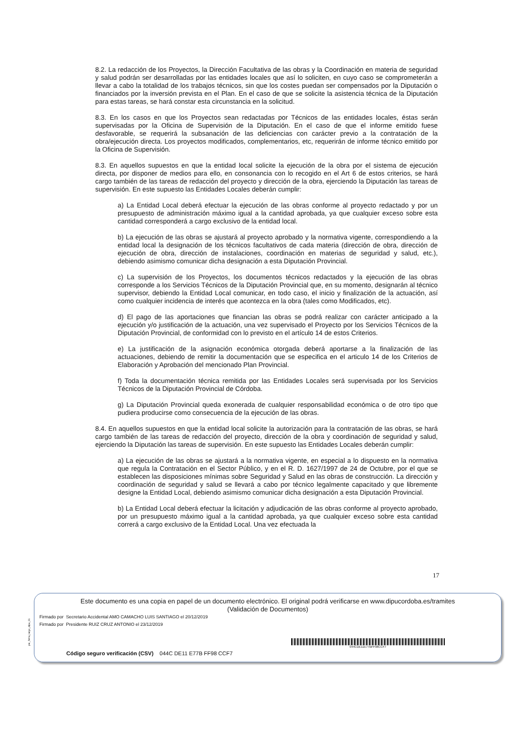8.2. La redacción de los Proyectos, la Dirección Facultativa de las obras y la Coordinación en materia de seguridad y salud podrán ser desarrolladas por las entidades locales que así lo soliciten, en cuyo caso se comprometerán a llevar a cabo la totalidad de los trabajos técnicos, sin que los costes puedan ser compensados por la Diputación o financiados por la inversión prevista en el Plan. En el caso de que se solicite la asistencia técnica de la Diputación para estas tareas, se hará constar esta circunstancia en la solicitud.
8.3. En los casos en que los Proyectos sean redactadas por Técnicos de las entidades locales, éstas serán supervisadas por la Oficina de Supervisión de la Diputación. En el caso de que el informe emitido fuese desfavorable, se requerirá la subsanación de las deficiencias con carácter previo a la contratación de la obra/ejecución directa. Los proyectos modificados, complementarios, etc, requerirán de informe técnico emitido por la Oficina de Supervisión.
8.3. En aquellos supuestos en que la entidad local solicite la ejecución de la obra por el sistema de ejecución directa, por disponer de medios para ello, en consonancia con lo recogido en el Art 6 de estos criterios, se hará cargo también de las tareas de redacción del proyecto y dirección de la obra, ejerciendo la Diputación las tareas de supervisión. En este supuesto las Entidades Locales deberán cumplir:
a) La Entidad Local deberá efectuar la ejecución de las obras conforme al proyecto redactado y por un presupuesto de administración máximo igual a la cantidad aprobada, ya que cualquier exceso sobre esta cantidad corresponderá a cargo exclusivo de la entidad local.
b) La ejecución de las obras se ajustará al proyecto aprobado y la normativa vigente, correspondiendo a la entidad local la designación de los técnicos facultativos de cada materia (dirección de obra, dirección de ejecución de obra, dirección de instalaciones, coordinación en materias de seguridad y salud, etc.), debiendo asimismo comunicar dicha designación a esta Diputación Provincial.
c) La supervisión de los Proyectos, los documentos técnicos redactados y la ejecución de las obras corresponde a los Servicios Técnicos de la Diputación Provincial que, en su momento, designarán al técnico supervisor, debiendo la Entidad Local comunicar, en todo caso, el inicio y finalización de la actuación, así como cualquier incidencia de interés que acontezca en la obra (tales como Modificados, etc).
d) El pago de las aportaciones que financian las obras se podrá realizar con carácter anticipado a la ejecución y/o justificación de la actuación, una vez supervisado el Proyecto por los Servicios Técnicos de la Diputación Provincial, de conformidad con lo previsto en el artículo 14 de estos Criterios.
e) La justificación de la asignación económica otorgada deberá aportarse a la finalización de las actuaciones, debiendo de remitir la documentación que se especifica en el articulo 14 de los Criterios de Elaboración y Aprobación del mencionado Plan Provincial.
f) Toda la documentación técnica remitida por las Entidades Locales será supervisada por los Servicios Técnicos de la Diputación Provincial de Córdoba.
g) La Diputación Provincial queda exonerada de cualquier responsabilidad económica o de otro tipo que pudiera producirse como consecuencia de la ejecución de las obras.
8.4. En aquellos supuestos en que la entidad local solicite la autorización para la contratación de las obras, se hará cargo también de las tareas de redacción del proyecto, dirección de la obra y coordinación de seguridad y salud, ejerciendo la Diputación las tareas de supervisión. En este supuesto las Entidades Locales deberán cumplir:
a) La ejecución de las obras se ajustará a la normativa vigente, en especial a lo dispuesto en la normativa que regula la Contratación en el Sector Público, y en el R. D. 1627/1997 de 24 de Octubre, por el que se establecen las disposiciones mínimas sobre Seguridad y Salud en las obras de construcción. La dirección y coordinación de seguridad y salud se llevará a cabo por técnico legalmente capacitado y que libremente designe la Entidad Local, debiendo asimismo comunicar dicha designación a esta Diputación Provincial.
b) La Entidad Local deberá efectuar la licitación y adjudicación de las obras conforme al proyecto aprobado, por un presupuesto máximo igual a la cantidad aprobada, ya que cualquier exceso sobre esta cantidad correrá a cargo exclusivo de la Entidad Local. Una vez efectuada la
17
pie_firma_largo_dipu_01
Este documento es una copia en papel de un documento electrónico. El original podrá verificarse en www.dipucordoba.es/tramites
(Validación de Documentos)
Firmado por Secretario Accidental AMO CAMACHO LUIS SANTIAGO el 20/12/2019
Firmado por Presidente RUIZ CRUZ ANTONIO el 23/12/2019
Código seguro verificación (CSV) 044C DE11 E77B FF98 CCF7
044CDE11E77BFF98CCF7